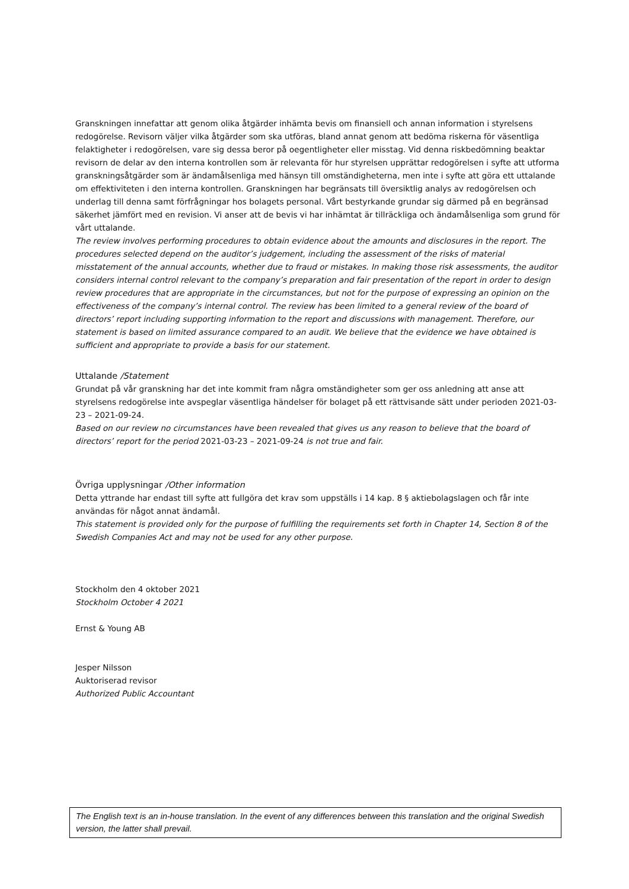Granskningen innefattar att genom olika åtgärder inhämta bevis om finansiell och annan information i styrelsens redogörelse. Revisorn väljer vilka åtgärder som ska utföras, bland annat genom att bedöma riskerna för väsentliga felaktigheter i redogörelsen, vare sig dessa beror på oegentligheter eller misstag. Vid denna riskbedömning beaktar revisorn de delar av den interna kontrollen som är relevanta för hur styrelsen upprättar redogörelsen i syfte att utforma granskningsåtgärder som är ändamålsenliga med hänsyn till omständigheterna, men inte i syfte att göra ett uttalande om effektiviteten i den interna kontrollen. Granskningen har begränsats till översiktlig analys av redogörelsen och underlag till denna samt förfrågningar hos bolagets personal. Vårt bestyrkande grundar sig därmed på en begränsad säkerhet jämfört med en revision. Vi anser att de bevis vi har inhämtat är tillräckliga och ändamålsenliga som grund för vårt uttalande.
The review involves performing procedures to obtain evidence about the amounts and disclosures in the report. The procedures selected depend on the auditor’s judgement, including the assessment of the risks of material misstatement of the annual accounts, whether due to fraud or mistakes. In making those risk assessments, the auditor considers internal control relevant to the company’s preparation and fair presentation of the report in order to design review procedures that are appropriate in the circumstances, but not for the purpose of expressing an opinion on the effectiveness of the company’s internal control. The review has been limited to a general review of the board of directors’ report including supporting information to the report and discussions with management. Therefore, our statement is based on limited assurance compared to an audit. We believe that the evidence we have obtained is sufficient and appropriate to provide a basis for our statement.
Uttalande /Statement
Grundat på vår granskning har det inte kommit fram några omständigheter som ger oss anledning att anse att styrelsens redogörelse inte avspeglar väsentliga händelser för bolaget på ett rättvisande sätt under perioden 2021-03-23 – 2021-09-24.
Based on our review no circumstances have been revealed that gives us any reason to believe that the board of directors’ report for the period 2021-03-23 – 2021-09-24 is not true and fair.
Övriga upplysningar /Other information
Detta yttrande har endast till syfte att fullgöra det krav som uppställs i 14 kap. 8 § aktiebolagslagen och får inte användas för något annat ändamål.
This statement is provided only for the purpose of fulfilling the requirements set forth in Chapter 14, Section 8 of the Swedish Companies Act and may not be used for any other purpose.
Stockholm den 4 oktober 2021
Stockholm October 4 2021
Ernst & Young AB
Jesper Nilsson
Auktoriserad revisor
Authorized Public Accountant
The English text is an in-house translation. In the event of any differences between this translation and the original Swedish version, the latter shall prevail.